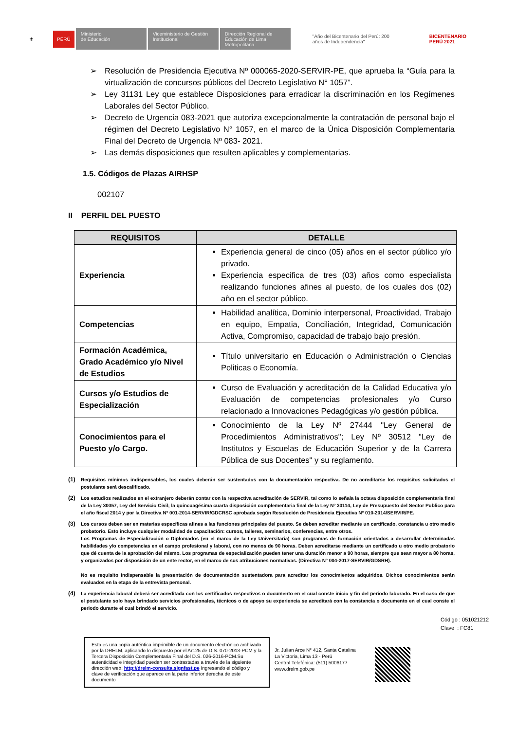⚜ PERÚ Ministerio
de Educación Viceministerio de Gestión Institucional Dirección Regional de Educación de Lima Metropolitana "Año del Bicentenario del Perú: 200 años de Independencia" BICENTENARIO
PERÚ 2021
➢ Resolución de Presidencia Ejecutiva Nº 000065-2020-SERVIR-PE, que aprueba la “Guía para la virtualización de concursos públicos del Decreto Legislativo N° 1057”.
➢ Ley 31131 Ley que establece Disposiciones para erradicar la discriminación en los Regímenes Laborales del Sector Público.
➢ Decreto de Urgencia 083-2021 que autoriza excepcionalmente la contratación de personal bajo el régimen del Decreto Legislativo N° 1057, en el marco de la Única Disposición Complementaria Final del Decreto de Urgencia Nº 083- 2021.
➢ Las demás disposiciones que resulten aplicables y complementarias.
1.5. Códigos de Plazas AIRHSP
002107
II PERFIL DEL PUESTO
| REQUISITOS | DETALLE |
| --- | --- |
| Experiencia | Experiencia general de cinco (05) años en el sector público y/o privado. Experiencia especifica de tres (03) años como especialista realizando funciones afines al puesto, de los cuales dos (02) año en el sector público. |
| Competencias | Habilidad analítica, Dominio interpersonal, Proactividad, Trabajo en equipo, Empatia, Conciliación, Integridad, Comunicación Activa, Compromiso, capacidad de trabajo bajo presión. |
| Formación Académica, Grado Académico y/o Nivel de Estudios | Título universitario en Educación o Administración o Ciencias Politicas o Economía. |
| Cursos y/o Estudios de Especialización | Curso de Evaluación y acreditación de la Calidad Educativa y/o Evaluación de competencias profesionales y/o Curso relacionado a Innovaciones Pedagógicas y/o gestión pública. |
| Conocimientos para el Puesto y/o Cargo. | Conocimiento de la Ley Nº 27444 "Ley General de Procedimientos Administrativos"; Ley Nº 30512 "Ley de Institutos y Escuelas de Educación Superior y de la Carrera Pública de sus Docentes" y su reglamento. |
(1) Requisitos mínimos indispensables, los cuales deberán ser sustentados con la documentación respectiva. De no acreditarse los requisitos solicitados el postulante será descalificado.
(2) Los estudios realizados en el extranjero deberán contar con la respectiva acreditación de SERVIR, tal como lo señala la octava disposición complementaria final de la Ley 30057, Ley del Servicio Civil; la quincuagésima cuarta disposición complementaria final de la Ley Nº 30114, Ley de Presupuesto del Sector Publico para el año fiscal 2014 y por la Directiva Nº 001-2014-SERVIR/GDCRSC aprobada según Resolución de Presidencia Ejecutiva Nº 010-2014/SERVIR/PE.
(3) Los cursos deben ser en materias específicas afines a las funciones principales del puesto. Se deben acreditar mediante un certificado, constancia u otro medio probatorio. Esto incluye cualquier modalidad de capacitación: cursos, talleres, seminarios, conferencias, entre otros.
Los Programas de Especialización o Diplomados (en el marco de la Ley Universitaria) son programas de formación orientados a desarrollar determinadas habilidades y/o competencias en el campo profesional y laboral, con no menos de 90 horas. Deben acreditarse mediante un certificado u otro medio probatorio que dé cuenta de la aprobación del mismo. Los programas de especialización pueden tener una duración menor a 90 horas, siempre que sean mayor a 80 horas, y organizados por disposición de un ente rector, en el marco de sus atribuciones normativas. (Directiva N° 004-2017-SERVIR/GDSRH).
No es requisito indispensable la presentación de documentación sustentadora para acreditar los conocimientos adquiridos. Dichos conocimientos serán evaluados en la etapa de la entrevista personal.
(4) La experiencia laboral deberá ser acreditada con los certificados respectivos o documento en el cual conste inicio y fin del periodo laborado. En el caso de que el postulante solo haya brindado servicios profesionales, técnicos o de apoyo su experiencia se acreditará con la constancia o documento en el cual conste el periodo durante el cual brindó el servicio.
Código : 051021212
Clave : FC81
Esta es una copia auténtica imprimible de un documento electrónico archivado por la DRELM, aplicando lo dispuesto por el Art.25 de D.S. 070-2013-PCM y la Tercera Disposición Complementaria Final del D.S. 026-2016-PCM.Su autenticidad e integridad pueden ser contrastadas a través de la siguiente dirección web: http://drelm-consulta.signfast.pe Ingresando el código y clave de verificación que aparece en la parte inferior derecha de este documento
Jr. Julian Arce N° 412, Santa Catalina
La Victoria, Lima 13 - Perú
Central Telefónica: (511) 5006177
www.drelm.gob.pe